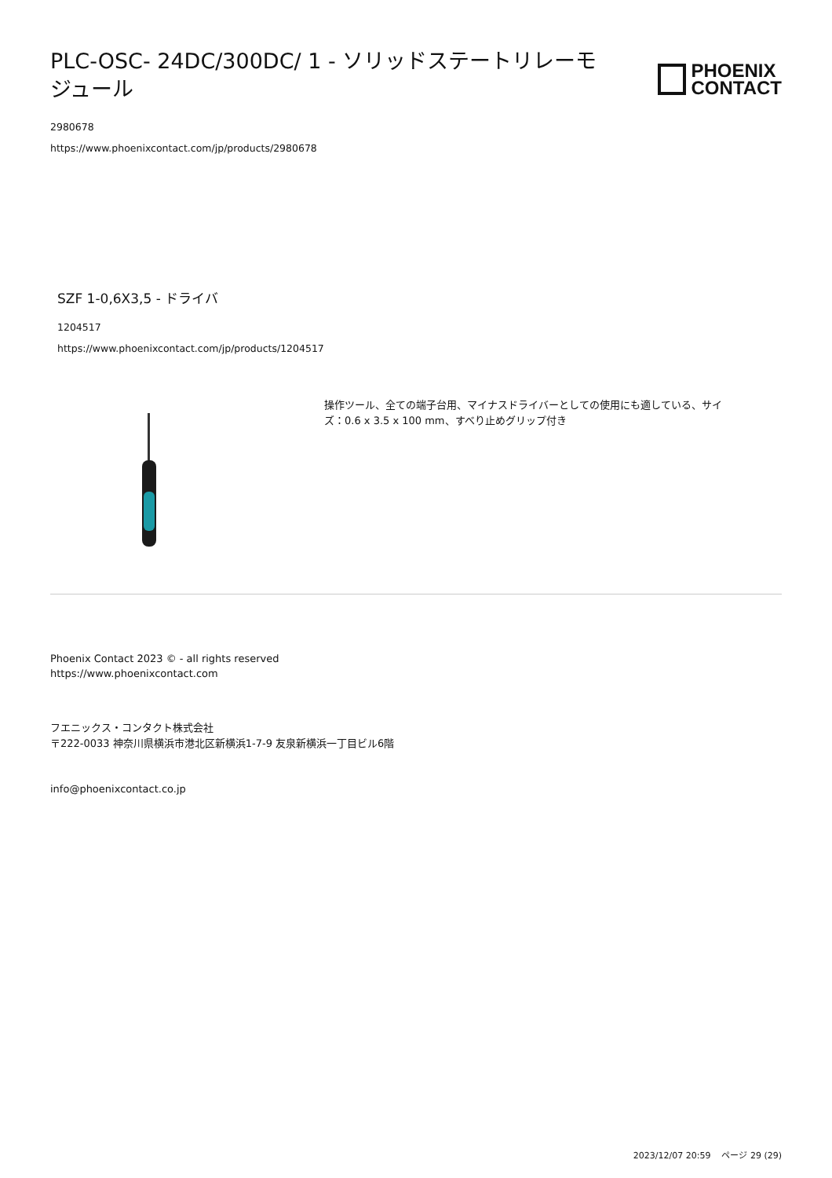PLC-OSC- 24DC/300DC/ 1 - ソリッドステートリレーモジュール
PHOENIX
CONTACT
2980678
https://www.phoenixcontact.com/jp/products/2980678
SZF 1-0,6X3,5 - ドライバ
1204517
https://www.phoenixcontact.com/jp/products/1204517
操作ツール、全ての端子台用、マイナスドライバーとしての使用にも適している、サイズ：0.6 x 3.5 x 100 mm、すべり止めグリップ付き
Phoenix Contact 2023 © - all rights reserved
https://www.phoenixcontact.com
フエニックス・コンタクト株式会社
〒222-0033 神奈川県横浜市港北区新横浜1-7-9 友泉新横浜一丁目ビル6階
info@phoenixcontact.co.jp
2023/12/07 20:59 ページ 29 (29)